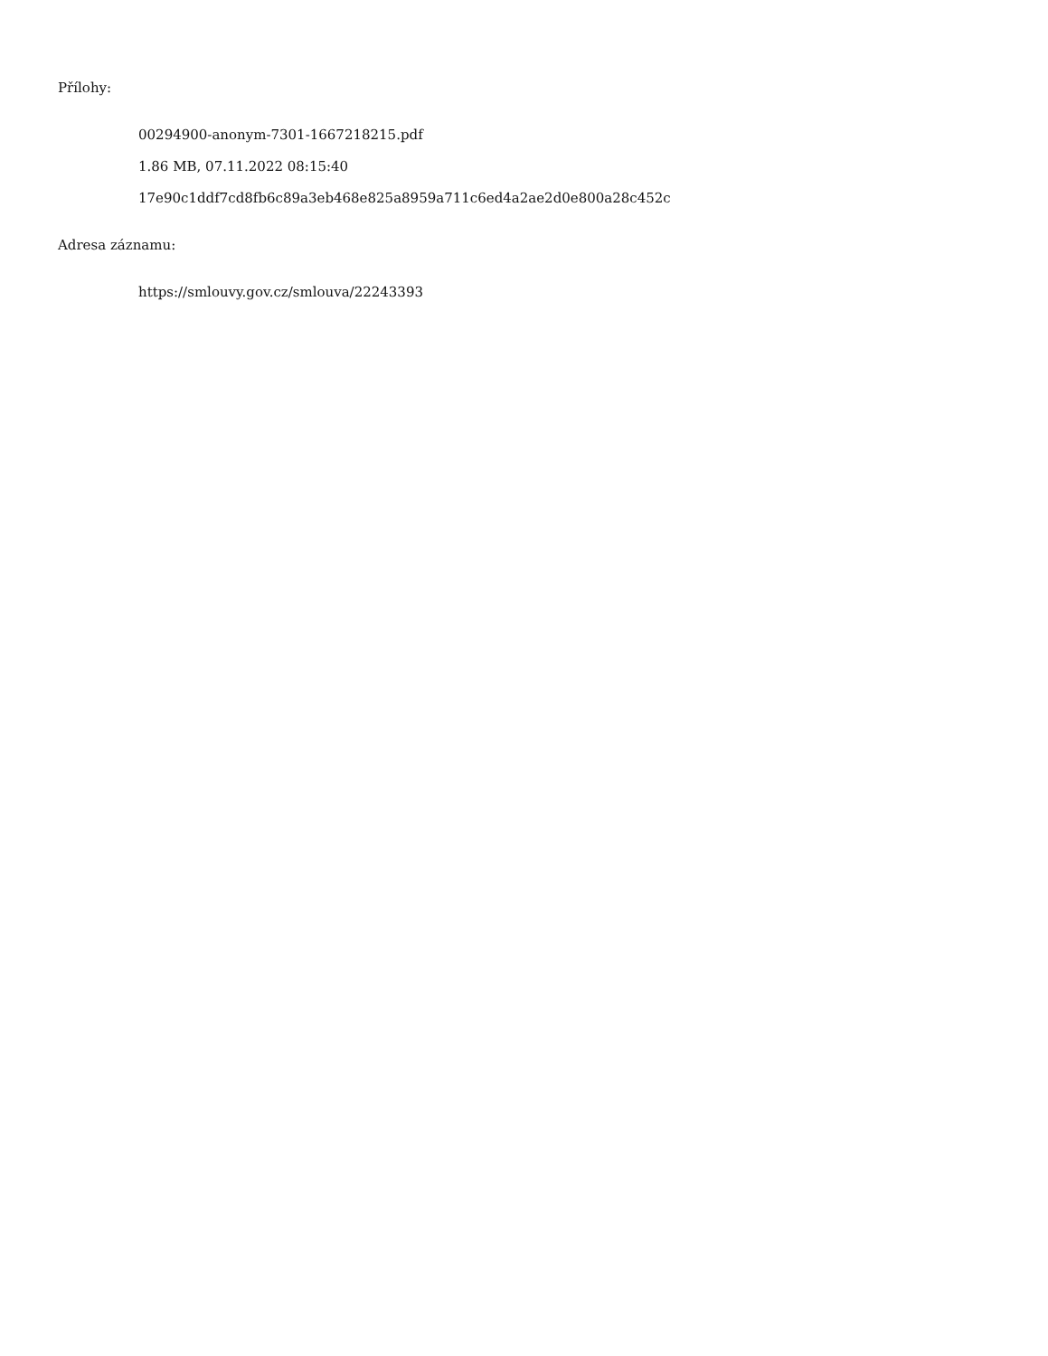Přílohy:
00294900-anonym-7301-1667218215.pdf
1.86 MB, 07.11.2022 08:15:40
17e90c1ddf7cd8fb6c89a3eb468e825a8959a711c6ed4a2ae2d0e800a28c452c
Adresa záznamu:
https://smlouvy.gov.cz/smlouva/22243393